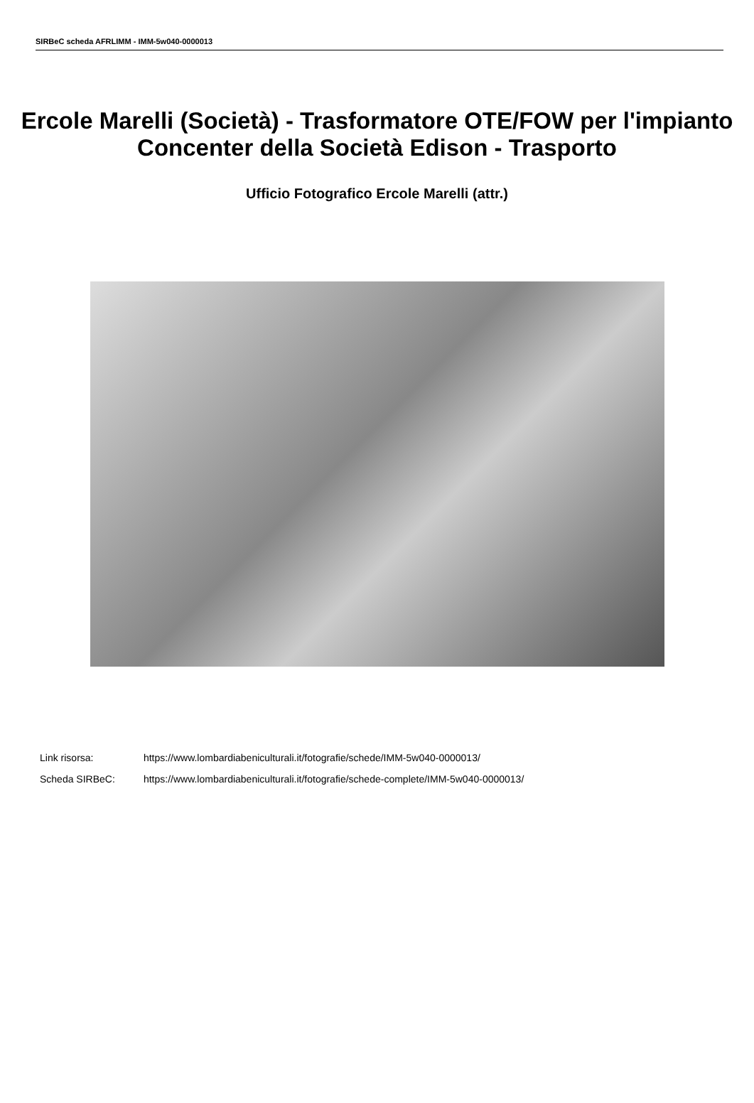SIRBeC scheda AFRLIMM - IMM-5w040-0000013
Ercole Marelli (Società) - Trasformatore OTE/FOW per l'impianto Concenter della Società Edison - Trasporto
Ufficio Fotografico Ercole Marelli (attr.)
Link risorsa: https://www.lombardiabeniculturali.it/fotografie/schede/IMM-5w040-0000013/
Scheda SIRBeC: https://www.lombardiabeniculturali.it/fotografie/schede-complete/IMM-5w040-0000013/